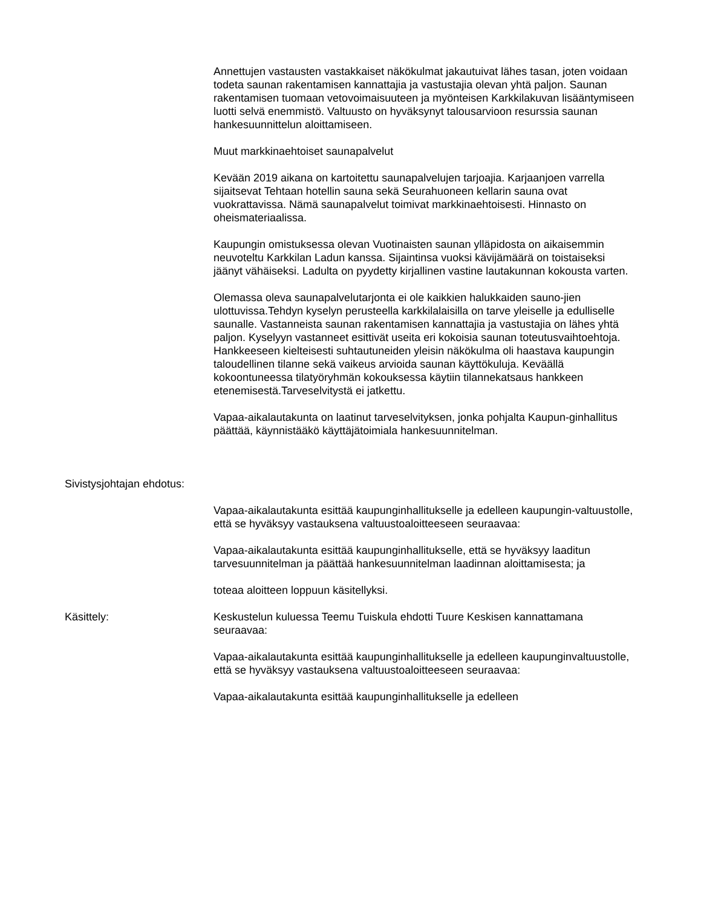Annettujen vastausten vastakkaiset näkökulmat jakautuivat lähes tasan, joten voidaan todeta saunan rakentamisen kannattajia ja vastustajia olevan yhtä paljon. Saunan rakentamisen tuomaan vetovoimaisuuteen ja myönteisen Karkkilakuvan lisääntymiseen luotti selvä enemmistö. Valtuusto on hyväksynyt talousarvioon resurssia saunan hankesuunnittelun aloittamiseen.
Muut markkinaehtoiset saunapalvelut
Kevään 2019 aikana on kartoitettu saunapalvelujen tarjoajia. Karjaanjoen varrella sijaitsevat Tehtaan hotellin sauna sekä Seurahuoneen kellarin sauna ovat vuokrattavissa. Nämä saunapalvelut toimivat markkinaehtoisesti. Hinnasto on oheismateriaalissa.
Kaupungin omistuksessa olevan Vuotinaisten saunan ylläpidosta on aikaisemmin neuvoteltu Karkkilan Ladun kanssa. Sijaintinsa vuoksi kävijämäärä on toistaiseksi jäänyt vähäiseksi. Ladulta on pyydetty kirjallinen vastine lautakunnan kokousta varten.
Olemassa oleva saunapalvelutarjonta ei ole kaikkien halukkaiden sauno-jien ulottuvissa.Tehdyn kyselyn perusteella karkkilalaisilla on tarve yleiselle ja edulliselle saunalle. Vastanneista saunan rakentamisen kannattajia ja vastustajia on lähes yhtä paljon. Kyselyyn vastanneet esittivät useita eri kokoisia saunan toteutusvaihtoehtoja. Hankkeeseen kielteisesti suhtautuneiden yleisin näkökulma oli haastava kaupungin taloudellinen tilanne sekä vaikeus arvioida saunan käyttökuluja. Keväällä kokoontuneessa tilatyöryhmän kokouksessa käytiin tilannekatsaus hankkeen etenemisestä.Tarveselvitystä ei jatkettu.
Vapaa-aikalautakunta on laatinut tarveselvityksen, jonka pohjalta Kaupun-ginhallitus päättää, käynnistääkö käyttäjätoimiala hankesuunnitelman.
Sivistysjohtajan ehdotus:
Vapaa-aikalautakunta esittää kaupunginhallitukselle ja edelleen kaupungin-valtuustolle, että se hyväksyy vastauksena valtuustoaloitteeseen seuraavaa:
Vapaa-aikalautakunta esittää kaupunginhallitukselle, että se hyväksyy laaditun tarvesuunnitelman ja päättää hankesuunnitelman laadinnan aloittamisesta; ja
toteaa aloitteen loppuun käsitellyksi.
Käsittely: Keskustelun kuluessa Teemu Tuiskula ehdotti Tuure Keskisen kannattamana seuraavaa:
Vapaa-aikalautakunta esittää kaupunginhallitukselle ja edelleen kaupunginvaltuustolle, että se hyväksyy vastauksena valtuustoaloitteeseen seuraavaa:
Vapaa-aikalautakunta esittää kaupunginhallitukselle ja edelleen